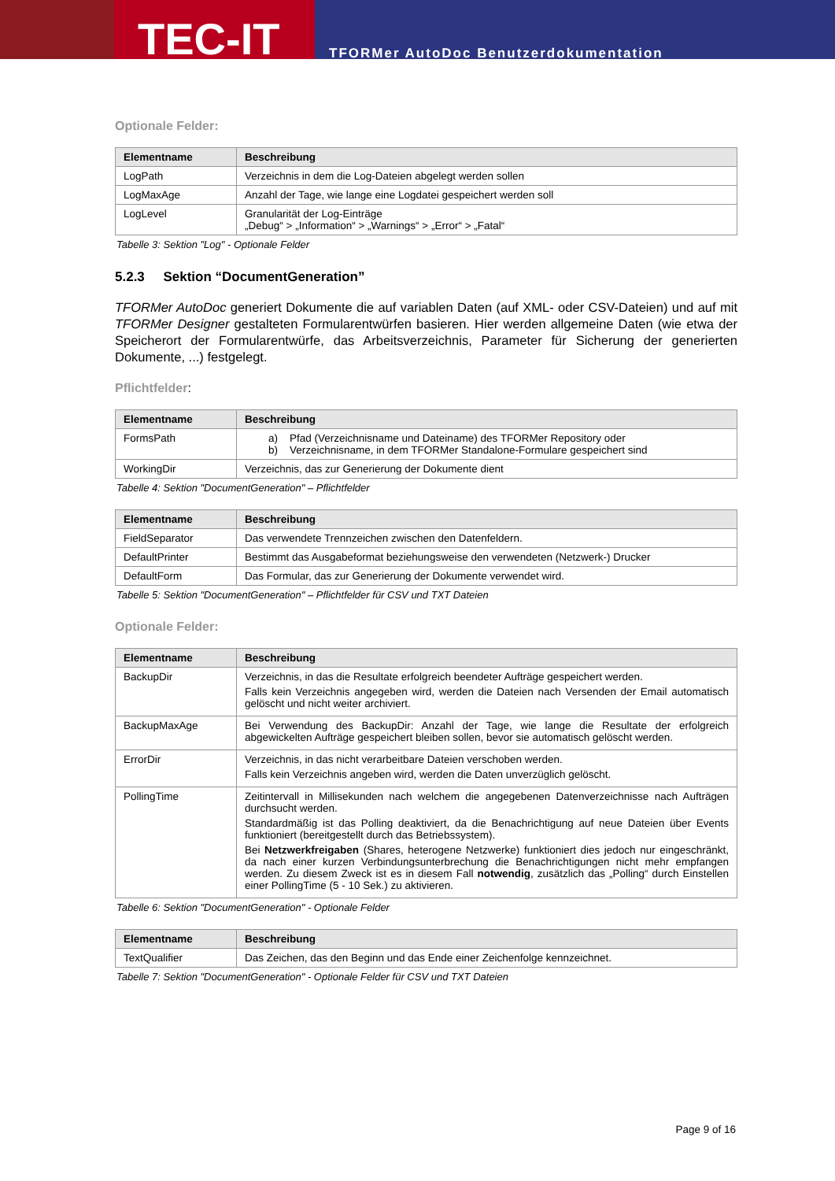TEC-IT
TFORMer AutoDoc Benutzerdokumentation
Optionale Felder:
| Elementname | Beschreibung |
| --- | --- |
| LogPath | Verzeichnis in dem die Log-Dateien abgelegt werden sollen |
| LogMaxAge | Anzahl der Tage, wie lange eine Logdatei gespeichert werden soll |
| LogLevel | Granularität der Log-Einträge „Debug“ > „Information“ > „Warnings“ > „Error“ > „Fatal“ |
Tabelle 3: Sektion "Log" - Optionale Felder
5.2.3 Sektion “DocumentGeneration”
TFORMer AutoDoc generiert Dokumente die auf variablen Daten (auf XML- oder CSV-Dateien) und auf mit TFORMer Designer gestalteten Formularentwürfen basieren. Hier werden allgemeine Daten (wie etwa der Speicherort der Formularentwürfe, das Arbeitsverzeichnis, Parameter für Sicherung der generierten Dokumente, ...) festgelegt.
Pflichtfelder:
| Elementname | Beschreibung |
| --- | --- |
| FormsPath | a) Pfad (Verzeichnisname und Dateiname) des TFORMer Repository oder b) Verzeichnisname, in dem TFORMer Standalone-Formulare gespeichert sind |
| WorkingDir | Verzeichnis, das zur Generierung der Dokumente dient |
Tabelle 4: Sektion "DocumentGeneration" – Pflichtfelder
| Elementname | Beschreibung |
| --- | --- |
| FieldSeparator | Das verwendete Trennzeichen zwischen den Datenfeldern. |
| DefaultPrinter | Bestimmt das Ausgabeformat beziehungsweise den verwendeten (Netzwerk-) Drucker |
| DefaultForm | Das Formular, das zur Generierung der Dokumente verwendet wird. |
Tabelle 5: Sektion "DocumentGeneration" – Pflichtfelder für CSV und TXT Dateien
Optionale Felder:
| Elementname | Beschreibung |
| --- | --- |
| BackupDir | Verzeichnis, in das die Resultate erfolgreich beendeter Aufträge gespeichert werden. Falls kein Verzeichnis angegeben wird, werden die Dateien nach Versenden der Email automatisch gelöscht und nicht weiter archiviert. |
| BackupMaxAge | Bei Verwendung des BackupDir: Anzahl der Tage, wie lange die Resultate der erfolgreich abgewickelten Aufträge gespeichert bleiben sollen, bevor sie automatisch gelöscht werden. |
| ErrorDir | Verzeichnis, in das nicht verarbeitbare Dateien verschoben werden. Falls kein Verzeichnis angeben wird, werden die Daten unverzüglich gelöscht. |
| PollingTime | Zeitintervall in Millisekunden nach welchem die angegebenen Datenverzeichnisse nach Aufträgen durchsucht werden. Standardmäßig ist das Polling deaktiviert, da die Benachrichtigung auf neue Dateien über Events funktioniert (bereitgestellt durch das Betriebssystem). Bei Netzwerkfreigaben (Shares, heterogene Netzwerke) funktioniert dies jedoch nur eingeschränkt, da nach einer kurzen Verbindungsunterbrechung die Benachrichtigungen nicht mehr empfangen werden. Zu diesem Zweck ist es in diesem Fall notwendig , zusätzlich das „Polling“ durch Einstellen einer PollingTime (5 - 10 Sek.) zu aktivieren. |
Tabelle 6: Sektion "DocumentGeneration" - Optionale Felder
| Elementname | Beschreibung |
| --- | --- |
| TextQualifier | Das Zeichen, das den Beginn und das Ende einer Zeichenfolge kennzeichnet. |
Tabelle 7: Sektion "DocumentGeneration" - Optionale Felder für CSV und TXT Dateien
Page 9 of 16